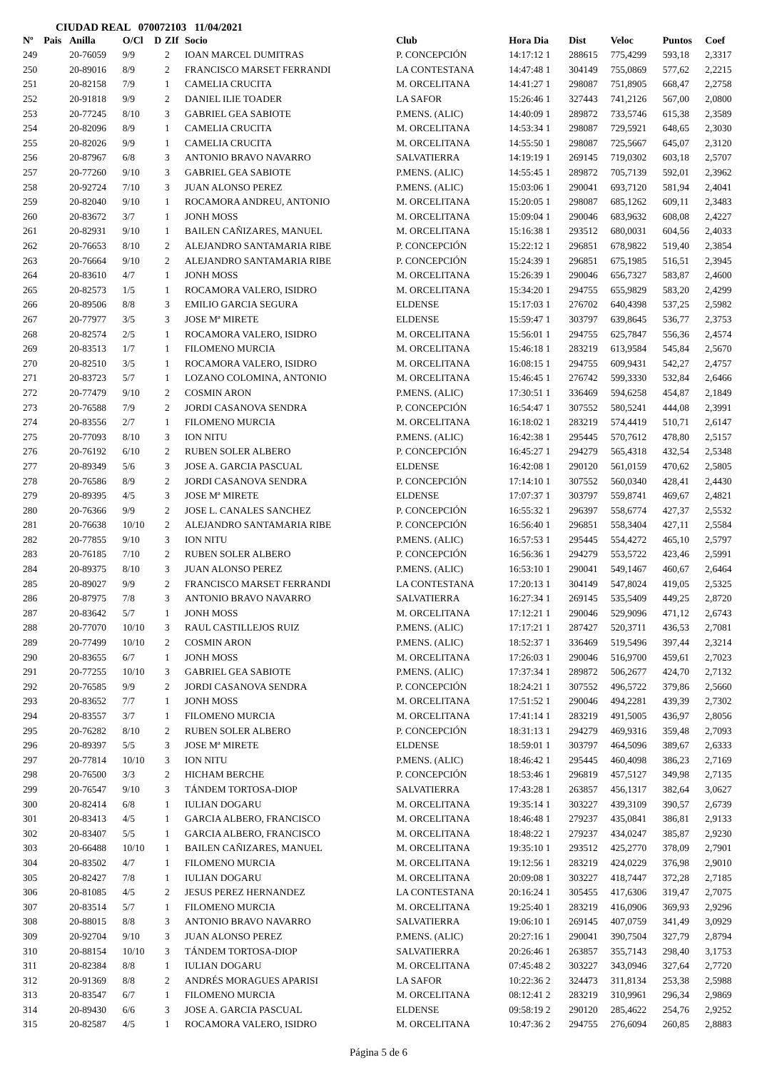CIUDAD REAL 070072103 11/04/2021
| Nº | Pais | Anilla | O/Cl | D | ZIf | Socio | Club | Hora Dia | Dist | Veloc | Puntos | Coef |
| --- | --- | --- | --- | --- | --- | --- | --- | --- | --- | --- | --- | --- |
| 249 | | 20-76059 | 9/9 | | 2 | IOAN MARCEL DUMITRAS | P. CONCEPCIÓN | 14:17:12 1 | 288615 | 775,4299 | 593,18 | 2,3317 |
| 250 | | 20-89016 | 8/9 | | 2 | FRANCISCO MARSET FERRANDI | LA CONTESTANA | 14:47:48 1 | 304149 | 755,0869 | 577,62 | 2,2215 |
| 251 | | 20-82158 | 7/9 | | 1 | CAMELIA CRUCITA | M. ORCELITANA | 14:41:27 1 | 298087 | 751,8905 | 668,47 | 2,2758 |
| 252 | | 20-91818 | 9/9 | | 2 | DANIEL ILIE TOADER | LA SAFOR | 15:26:46 1 | 327443 | 741,2126 | 567,00 | 2,0800 |
| 253 | | 20-77245 | 8/10 | | 3 | GABRIEL GEA SABIOTE | P.MENS. (ALIC) | 14:40:09 1 | 289872 | 733,5746 | 615,38 | 2,3589 |
| 254 | | 20-82096 | 8/9 | | 1 | CAMELIA CRUCITA | M. ORCELITANA | 14:53:34 1 | 298087 | 729,5921 | 648,65 | 2,3030 |
| 255 | | 20-82026 | 9/9 | | 1 | CAMELIA CRUCITA | M. ORCELITANA | 14:55:50 1 | 298087 | 725,5667 | 645,07 | 2,3120 |
| 256 | | 20-87967 | 6/8 | | 3 | ANTONIO BRAVO NAVARRO | SALVATIERRA | 14:19:19 1 | 269145 | 719,0302 | 603,18 | 2,5707 |
| 257 | | 20-77260 | 9/10 | | 3 | GABRIEL GEA SABIOTE | P.MENS. (ALIC) | 14:55:45 1 | 289872 | 705,7139 | 592,01 | 2,3962 |
| 258 | | 20-92724 | 7/10 | | 3 | JUAN ALONSO PEREZ | P.MENS. (ALIC) | 15:03:06 1 | 290041 | 693,7120 | 581,94 | 2,4041 |
| 259 | | 20-82040 | 9/10 | | 1 | ROCAMORA ANDREU, ANTONIO | M. ORCELITANA | 15:20:05 1 | 298087 | 685,1262 | 609,11 | 2,3483 |
| 260 | | 20-83672 | 3/7 | | 1 | JONH MOSS | M. ORCELITANA | 15:09:04 1 | 290046 | 683,9632 | 608,08 | 2,4227 |
| 261 | | 20-82931 | 9/10 | | 1 | BAILEN CAÑIZARES, MANUEL | M. ORCELITANA | 15:16:38 1 | 293512 | 680,0031 | 604,56 | 2,4033 |
| 262 | | 20-76653 | 8/10 | | 2 | ALEJANDRO SANTAMARIA RIBE | P. CONCEPCIÓN | 15:22:12 1 | 296851 | 678,9822 | 519,40 | 2,3854 |
| 263 | | 20-76664 | 9/10 | | 2 | ALEJANDRO SANTAMARIA RIBE | P. CONCEPCIÓN | 15:24:39 1 | 296851 | 675,1985 | 516,51 | 2,3945 |
| 264 | | 20-83610 | 4/7 | | 1 | JONH MOSS | M. ORCELITANA | 15:26:39 1 | 290046 | 656,7327 | 583,87 | 2,4600 |
| 265 | | 20-82573 | 1/5 | | 1 | ROCAMORA VALERO, ISIDRO | M. ORCELITANA | 15:34:20 1 | 294755 | 655,9829 | 583,20 | 2,4299 |
| 266 | | 20-89506 | 8/8 | | 3 | EMILIO GARCIA SEGURA | ELDENSE | 15:17:03 1 | 276702 | 640,4398 | 537,25 | 2,5982 |
| 267 | | 20-77977 | 3/5 | | 3 | JOSE Mª MIRETE | ELDENSE | 15:59:47 1 | 303797 | 639,8645 | 536,77 | 2,3753 |
| 268 | | 20-82574 | 2/5 | | 1 | ROCAMORA VALERO, ISIDRO | M. ORCELITANA | 15:56:01 1 | 294755 | 625,7847 | 556,36 | 2,4574 |
| 269 | | 20-83513 | 1/7 | | 1 | FILOMENO MURCIA | M. ORCELITANA | 15:46:18 1 | 283219 | 613,9584 | 545,84 | 2,5670 |
| 270 | | 20-82510 | 3/5 | | 1 | ROCAMORA VALERO, ISIDRO | M. ORCELITANA | 16:08:15 1 | 294755 | 609,9431 | 542,27 | 2,4757 |
| 271 | | 20-83723 | 5/7 | | 1 | LOZANO COLOMINA, ANTONIO | M. ORCELITANA | 15:46:45 1 | 276742 | 599,3330 | 532,84 | 2,6466 |
| 272 | | 20-77479 | 9/10 | | 2 | COSMIN ARON | P.MENS. (ALIC) | 17:30:51 1 | 336469 | 594,6258 | 454,87 | 2,1849 |
| 273 | | 20-76588 | 7/9 | | 2 | JORDI CASANOVA SENDRA | P. CONCEPCIÓN | 16:54:47 1 | 307552 | 580,5241 | 444,08 | 2,3991 |
| 274 | | 20-83556 | 2/7 | | 1 | FILOMENO MURCIA | M. ORCELITANA | 16:18:02 1 | 283219 | 574,4419 | 510,71 | 2,6147 |
| 275 | | 20-77093 | 8/10 | | 3 | ION NITU | P.MENS. (ALIC) | 16:42:38 1 | 295445 | 570,7612 | 478,80 | 2,5157 |
| 276 | | 20-76192 | 6/10 | | 2 | RUBEN SOLER ALBERO | P. CONCEPCIÓN | 16:45:27 1 | 294279 | 565,4318 | 432,54 | 2,5348 |
| 277 | | 20-89349 | 5/6 | | 3 | JOSE A. GARCIA PASCUAL | ELDENSE | 16:42:08 1 | 290120 | 561,0159 | 470,62 | 2,5805 |
| 278 | | 20-76586 | 8/9 | | 2 | JORDI CASANOVA SENDRA | P. CONCEPCIÓN | 17:14:10 1 | 307552 | 560,0340 | 428,41 | 2,4430 |
| 279 | | 20-89395 | 4/5 | | 3 | JOSE Mª MIRETE | ELDENSE | 17:07:37 1 | 303797 | 559,8741 | 469,67 | 2,4821 |
| 280 | | 20-76366 | 9/9 | | 2 | JOSE L. CANALES SANCHEZ | P. CONCEPCIÓN | 16:55:32 1 | 296397 | 558,6774 | 427,37 | 2,5532 |
| 281 | | 20-76638 | 10/10 | | 2 | ALEJANDRO SANTAMARIA RIBE | P. CONCEPCIÓN | 16:56:40 1 | 296851 | 558,3404 | 427,11 | 2,5584 |
| 282 | | 20-77855 | 9/10 | | 3 | ION NITU | P.MENS. (ALIC) | 16:57:53 1 | 295445 | 554,4272 | 465,10 | 2,5797 |
| 283 | | 20-76185 | 7/10 | | 2 | RUBEN SOLER ALBERO | P. CONCEPCIÓN | 16:56:36 1 | 294279 | 553,5722 | 423,46 | 2,5991 |
| 284 | | 20-89375 | 8/10 | | 3 | JUAN ALONSO PEREZ | P.MENS. (ALIC) | 16:53:10 1 | 290041 | 549,1467 | 460,67 | 2,6464 |
| 285 | | 20-89027 | 9/9 | | 2 | FRANCISCO MARSET FERRANDI | LA CONTESTANA | 17:20:13 1 | 304149 | 547,8024 | 419,05 | 2,5325 |
| 286 | | 20-87975 | 7/8 | | 3 | ANTONIO BRAVO NAVARRO | SALVATIERRA | 16:27:34 1 | 269145 | 535,5409 | 449,25 | 2,8720 |
| 287 | | 20-83642 | 5/7 | | 1 | JONH MOSS | M. ORCELITANA | 17:12:21 1 | 290046 | 529,9096 | 471,12 | 2,6743 |
| 288 | | 20-77070 | 10/10 | | 3 | RAUL CASTILLEJOS RUIZ | P.MENS. (ALIC) | 17:17:21 1 | 287427 | 520,3711 | 436,53 | 2,7081 |
| 289 | | 20-77499 | 10/10 | | 2 | COSMIN ARON | P.MENS. (ALIC) | 18:52:37 1 | 336469 | 519,5496 | 397,44 | 2,3214 |
| 290 | | 20-83655 | 6/7 | | 1 | JONH MOSS | M. ORCELITANA | 17:26:03 1 | 290046 | 516,9700 | 459,61 | 2,7023 |
| 291 | | 20-77255 | 10/10 | | 3 | GABRIEL GEA SABIOTE | P.MENS. (ALIC) | 17:37:34 1 | 289872 | 506,2677 | 424,70 | 2,7132 |
| 292 | | 20-76585 | 9/9 | | 2 | JORDI CASANOVA SENDRA | P. CONCEPCIÓN | 18:24:21 1 | 307552 | 496,5722 | 379,86 | 2,5660 |
| 293 | | 20-83652 | 7/7 | | 1 | JONH MOSS | M. ORCELITANA | 17:51:52 1 | 290046 | 494,2281 | 439,39 | 2,7302 |
| 294 | | 20-83557 | 3/7 | | 1 | FILOMENO MURCIA | M. ORCELITANA | 17:41:14 1 | 283219 | 491,5005 | 436,97 | 2,8056 |
| 295 | | 20-76282 | 8/10 | | 2 | RUBEN SOLER ALBERO | P. CONCEPCIÓN | 18:31:13 1 | 294279 | 469,9316 | 359,48 | 2,7093 |
| 296 | | 20-89397 | 5/5 | | 3 | JOSE Mª MIRETE | ELDENSE | 18:59:01 1 | 303797 | 464,5096 | 389,67 | 2,6333 |
| 297 | | 20-77814 | 10/10 | | 3 | ION NITU | P.MENS. (ALIC) | 18:46:42 1 | 295445 | 460,4098 | 386,23 | 2,7169 |
| 298 | | 20-76500 | 3/3 | | 2 | HICHAM BERCHE | P. CONCEPCIÓN | 18:53:46 1 | 296819 | 457,5127 | 349,98 | 2,7135 |
| 299 | | 20-76547 | 9/10 | | 3 | TÁNDEM TORTOSA-DIOP | SALVATIERRA | 17:43:28 1 | 263857 | 456,1317 | 382,64 | 3,0627 |
| 300 | | 20-82414 | 6/8 | | 1 | IULIAN DOGARU | M. ORCELITANA | 19:35:14 1 | 303227 | 439,3109 | 390,57 | 2,6739 |
| 301 | | 20-83413 | 4/5 | | 1 | GARCIA ALBERO, FRANCISCO | M. ORCELITANA | 18:46:48 1 | 279237 | 435,0841 | 386,81 | 2,9133 |
| 302 | | 20-83407 | 5/5 | | 1 | GARCIA ALBERO, FRANCISCO | M. ORCELITANA | 18:48:22 1 | 279237 | 434,0247 | 385,87 | 2,9230 |
| 303 | | 20-66488 | 10/10 | | 1 | BAILEN CAÑIZARES, MANUEL | M. ORCELITANA | 19:35:10 1 | 293512 | 425,2770 | 378,09 | 2,7901 |
| 304 | | 20-83502 | 4/7 | | 1 | FILOMENO MURCIA | M. ORCELITANA | 19:12:56 1 | 283219 | 424,0229 | 376,98 | 2,9010 |
| 305 | | 20-82427 | 7/8 | | 1 | IULIAN DOGARU | M. ORCELITANA | 20:09:08 1 | 303227 | 418,7447 | 372,28 | 2,7185 |
| 306 | | 20-81085 | 4/5 | | 2 | JESUS PEREZ HERNANDEZ | LA CONTESTANA | 20:16:24 1 | 305455 | 417,6306 | 319,47 | 2,7075 |
| 307 | | 20-83514 | 5/7 | | 1 | FILOMENO MURCIA | M. ORCELITANA | 19:25:40 1 | 283219 | 416,0906 | 369,93 | 2,9296 |
| 308 | | 20-88015 | 8/8 | | 3 | ANTONIO BRAVO NAVARRO | SALVATIERRA | 19:06:10 1 | 269145 | 407,0759 | 341,49 | 3,0929 |
| 309 | | 20-92704 | 9/10 | | 3 | JUAN ALONSO PEREZ | P.MENS. (ALIC) | 20:27:16 1 | 290041 | 390,7504 | 327,79 | 2,8794 |
| 310 | | 20-88154 | 10/10 | | 3 | TÁNDEM TORTOSA-DIOP | SALVATIERRA | 20:26:46 1 | 263857 | 355,7143 | 298,40 | 3,1753 |
| 311 | | 20-82384 | 8/8 | | 1 | IULIAN DOGARU | M. ORCELITANA | 07:45:48 2 | 303227 | 343,0946 | 327,64 | 2,7720 |
| 312 | | 20-91369 | 8/8 | | 2 | ANDRÉS MORAGUES APARISI | LA SAFOR | 10:22:36 2 | 324473 | 311,8134 | 253,38 | 2,5988 |
| 313 | | 20-83547 | 6/7 | | 1 | FILOMENO MURCIA | M. ORCELITANA | 08:12:41 2 | 283219 | 310,9961 | 296,34 | 2,9869 |
| 314 | | 20-89430 | 6/6 | | 3 | JOSE A. GARCIA PASCUAL | ELDENSE | 09:58:19 2 | 290120 | 285,4622 | 254,76 | 2,9252 |
| 315 | | 20-82587 | 4/5 | | 1 | ROCAMORA VALERO, ISIDRO | M. ORCELITANA | 10:47:36 2 | 294755 | 276,6094 | 260,85 | 2,8883 |
Página 5 de 6